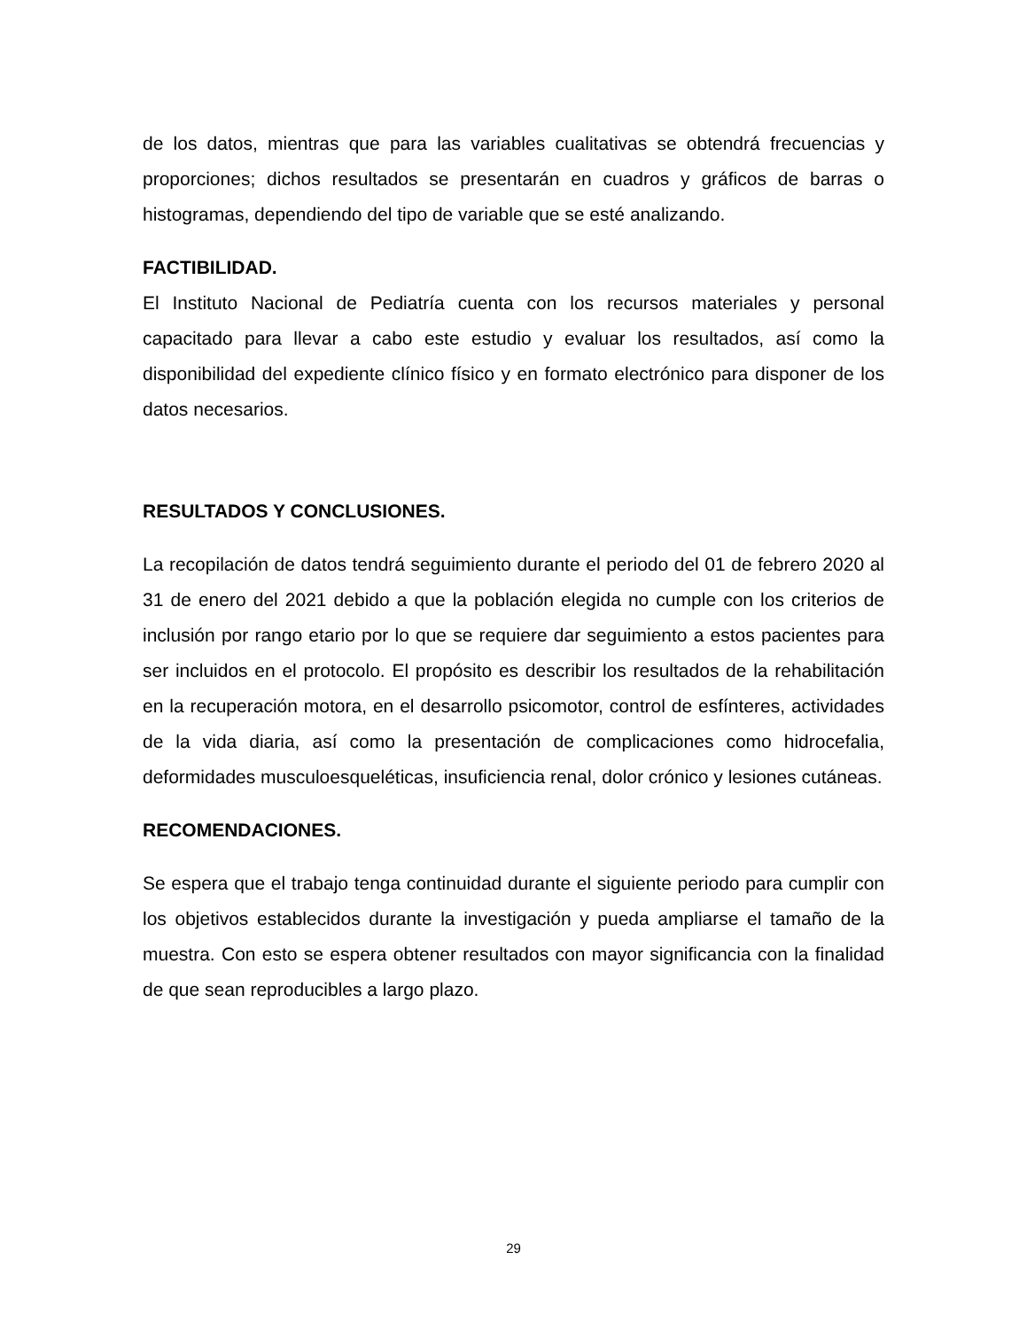de los datos, mientras que para las variables cualitativas se obtendrá frecuencias y proporciones; dichos resultados se presentarán en cuadros y gráficos de barras o histogramas, dependiendo del tipo de variable que se esté analizando.
FACTIBILIDAD.
El Instituto Nacional de Pediatría cuenta con los recursos materiales y personal capacitado para llevar a cabo este estudio y evaluar los resultados, así como la disponibilidad del expediente clínico físico y en formato electrónico para disponer de los datos necesarios.
RESULTADOS Y CONCLUSIONES.
La recopilación de datos tendrá seguimiento durante el periodo del 01 de febrero 2020 al 31 de enero del 2021 debido a que la población elegida no cumple con los criterios de inclusión por rango etario por lo que se requiere dar seguimiento a estos pacientes para ser incluidos en el protocolo. El propósito es describir los resultados de la rehabilitación en la recuperación motora, en el desarrollo psicomotor, control de esfínteres, actividades de la vida diaria, así como la presentación de complicaciones como hidrocefalia, deformidades musculoesqueléticas, insuficiencia renal, dolor crónico y lesiones cutáneas.
RECOMENDACIONES.
Se espera que el trabajo tenga continuidad durante el siguiente periodo para cumplir con los objetivos establecidos durante la investigación y pueda ampliarse el tamaño de la muestra. Con esto se espera obtener resultados con mayor significancia con la finalidad de que sean reproducibles a largo plazo.
29